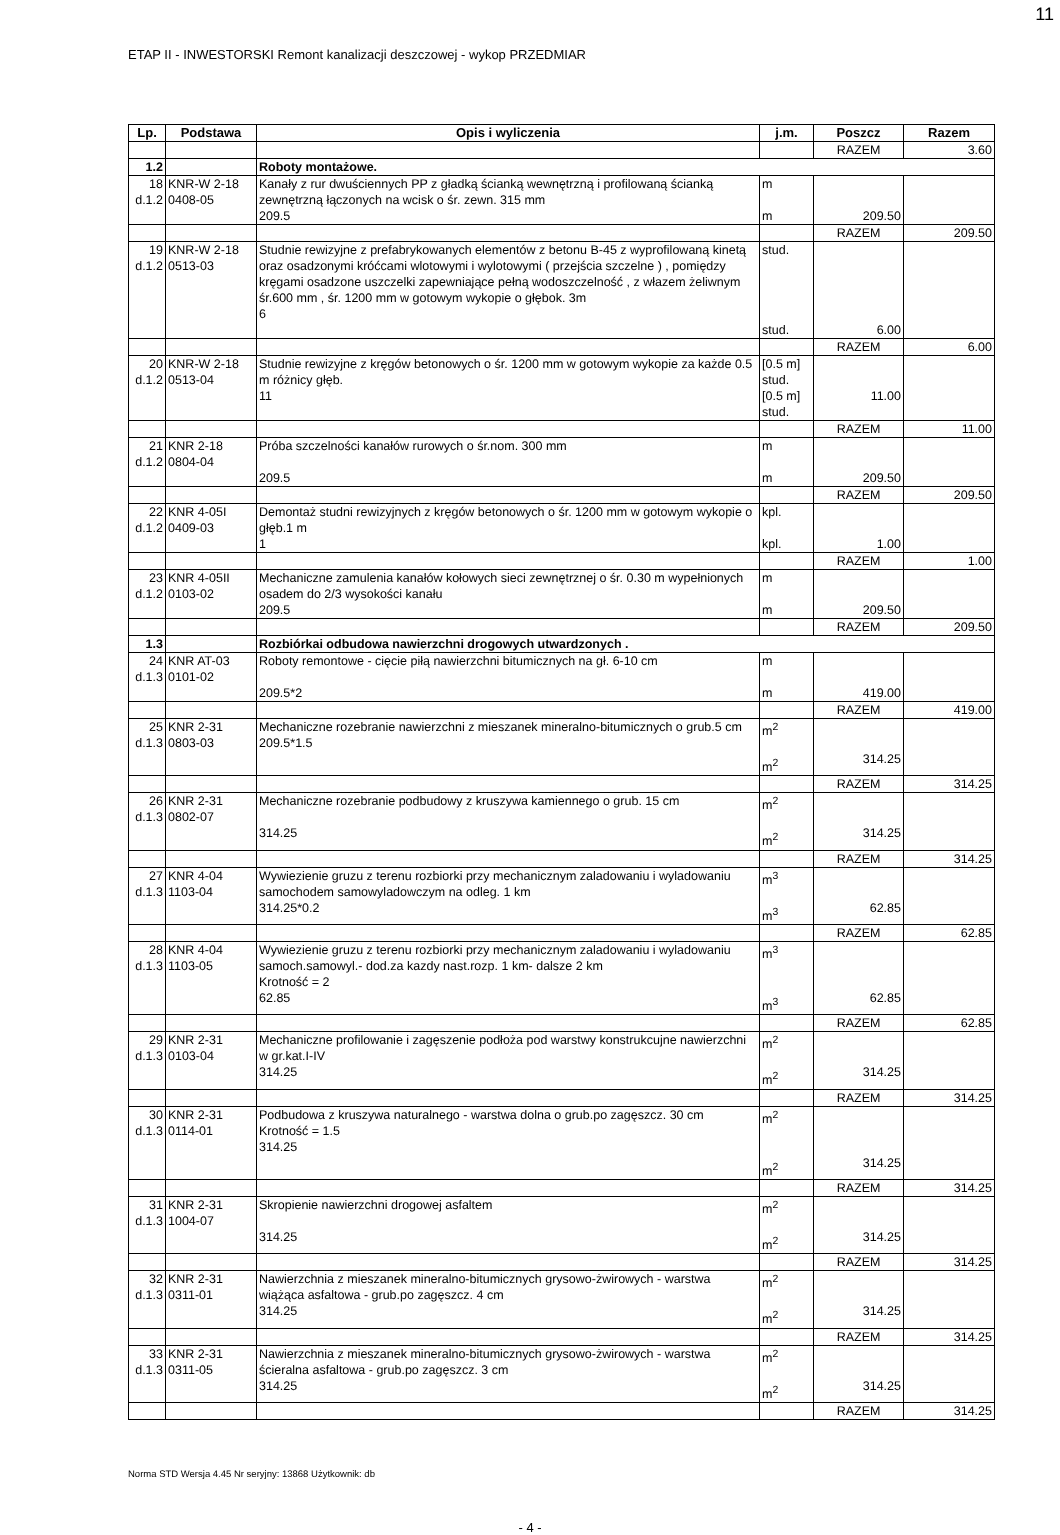11
ETAP II - INWESTORSKI Remont kanalizacji deszczowej - wykop PRZEDMIAR
| Lp. | Podstawa | Opis i wyliczenia | j.m. | Poszcz | Razem |
| --- | --- | --- | --- | --- | --- |
| | | | | RAZEM | 3.60 |
| 1.2 | | Roboty montażowe. | | | |
| 18 d.1.2 | KNR-W 2-18 0408-05 | Kanały z rur dwuściennych PP z gładką ścianką wewnętrzną i profilowaną ścianką zewnętrzną łączonych na wcisk o śr. zewn. 315 mm 209.5 | m m | 209.50 | |
| | | | | RAZEM | 209.50 |
| 19 d.1.2 | KNR-W 2-18 0513-03 | Studnie rewizyjne z prefabrykowanych elementów z betonu B-45 z wyprofilowaną kinetą oraz osadzonymi króćcami wlotowymi i wylotowymi ( przejścia szczelne ) , pomiędzy kręgami osadzone uszczelki zapewniające pełną wodoszczelność , z włazem żeliwnym śr.600 mm , śr. 1200 mm w gotowym wykopie o głębok. 3m 6 | stud. stud. | 6.00 | |
| | | | | RAZEM | 6.00 |
| 20 d.1.2 | KNR-W 2-18 0513-04 | Studnie rewizyjne z kręgów betonowych o śr. 1200 mm w gotowym wykopie za każde 0.5 m różnicy głęb. 11 | [0.5 m] stud. [0.5 m] stud. | 11.00 | |
| | | | | RAZEM | 11.00 |
| 21 d.1.2 | KNR 2-18 0804-04 | Próba szczelności kanałów rurowych o śr.nom. 300 mm 209.5 | m m | 209.50 | |
| | | | | RAZEM | 209.50 |
| 22 d.1.2 | KNR 4-05I 0409-03 | Demontaż studni rewizyjnych z kręgów betonowych o śr. 1200 mm w gotowym wykopie o głęb.1 m 1 | kpl. kpl. | 1.00 | |
| | | | | RAZEM | 1.00 |
| 23 d.1.2 | KNR 4-05II 0103-02 | Mechaniczne zamulenia kanałów kołowych sieci zewnętrznej o śr. 0.30 m wypełnionych osadem do 2/3 wysokości kanału 209.5 | m m | 209.50 | |
| | | | | RAZEM | 209.50 |
| 1.3 | | Rozbiórkai odbudowa nawierzchni drogowych utwardzonych . | | | |
| 24 d.1.3 | KNR AT-03 0101-02 | Roboty remontowe - cięcie piłą nawierzchni bitumicznych na gł. 6-10 cm 209.5*2 | m m | 419.00 | |
| | | | | RAZEM | 419.00 |
| 25 d.1.3 | KNR 2-31 0803-03 | Mechaniczne rozebranie nawierzchni z mieszanek mineralno-bitumicznych o grub.5 cm 209.5*1.5 | m<sup>2</sup> m<sup>2</sup> | 314.25 | |
| | | | | RAZEM | 314.25 |
| 26 d.1.3 | KNR 2-31 0802-07 | Mechaniczne rozebranie podbudowy z kruszywa kamiennego o grub. 15 cm 314.25 | m<sup>2</sup> m<sup>2</sup> | 314.25 | |
| | | | | RAZEM | 314.25 |
| 27 d.1.3 | KNR 4-04 1103-04 | Wywiezienie gruzu z terenu rozbiorki przy mechanicznym zaladowaniu i wyladowaniu samochodem samowyladowczym na odleg. 1 km 314.25*0.2 | m<sup>3</sup> m<sup>3</sup> | 62.85 | |
| | | | | RAZEM | 62.85 |
| 28 d.1.3 | KNR 4-04 1103-05 | Wywiezienie gruzu z terenu rozbiorki przy mechanicznym zaladowaniu i wyladowaniu samoch.samowyl.- dod.za kazdy nast.rozp. 1 km- dalsze 2 km Krotność = 2 62.85 | m<sup>3</sup> m<sup>3</sup> | 62.85 | |
| | | | | RAZEM | 62.85 |
| 29 d.1.3 | KNR 2-31 0103-04 | Mechaniczne profilowanie i zagęszenie podłoża pod warstwy konstrukcujne nawierzchni w gr.kat.I-IV 314.25 | m<sup>2</sup> m<sup>2</sup> | 314.25 | |
| | | | | RAZEM | 314.25 |
| 30 d.1.3 | KNR 2-31 0114-01 | Podbudowa z kruszywa naturalnego - warstwa dolna o grub.po zagęszcz. 30 cm Krotność = 1.5 314.25 | m<sup>2</sup> m<sup>2</sup> | 314.25 | |
| | | | | RAZEM | 314.25 |
| 31 d.1.3 | KNR 2-31 1004-07 | Skropienie nawierzchni drogowej asfaltem 314.25 | m<sup>2</sup> m<sup>2</sup> | 314.25 | |
| | | | | RAZEM | 314.25 |
| 32 d.1.3 | KNR 2-31 0311-01 | Nawierzchnia z mieszanek mineralno-bitumicznych grysowo-żwirowych - warstwa wiążąca asfaltowa - grub.po zagęszcz. 4 cm 314.25 | m<sup>2</sup> m<sup>2</sup> | 314.25 | |
| | | | | RAZEM | 314.25 |
| 33 d.1.3 | KNR 2-31 0311-05 | Nawierzchnia z mieszanek mineralno-bitumicznych grysowo-żwirowych - warstwa ścieralna asfaltowa - grub.po zagęszcz. 3 cm 314.25 | m<sup>2</sup> m<sup>2</sup> | 314.25 | |
| | | | | RAZEM | 314.25 |
- 4 -
Norma STD Wersja 4.45 Nr seryjny: 13868 Użytkownik: db